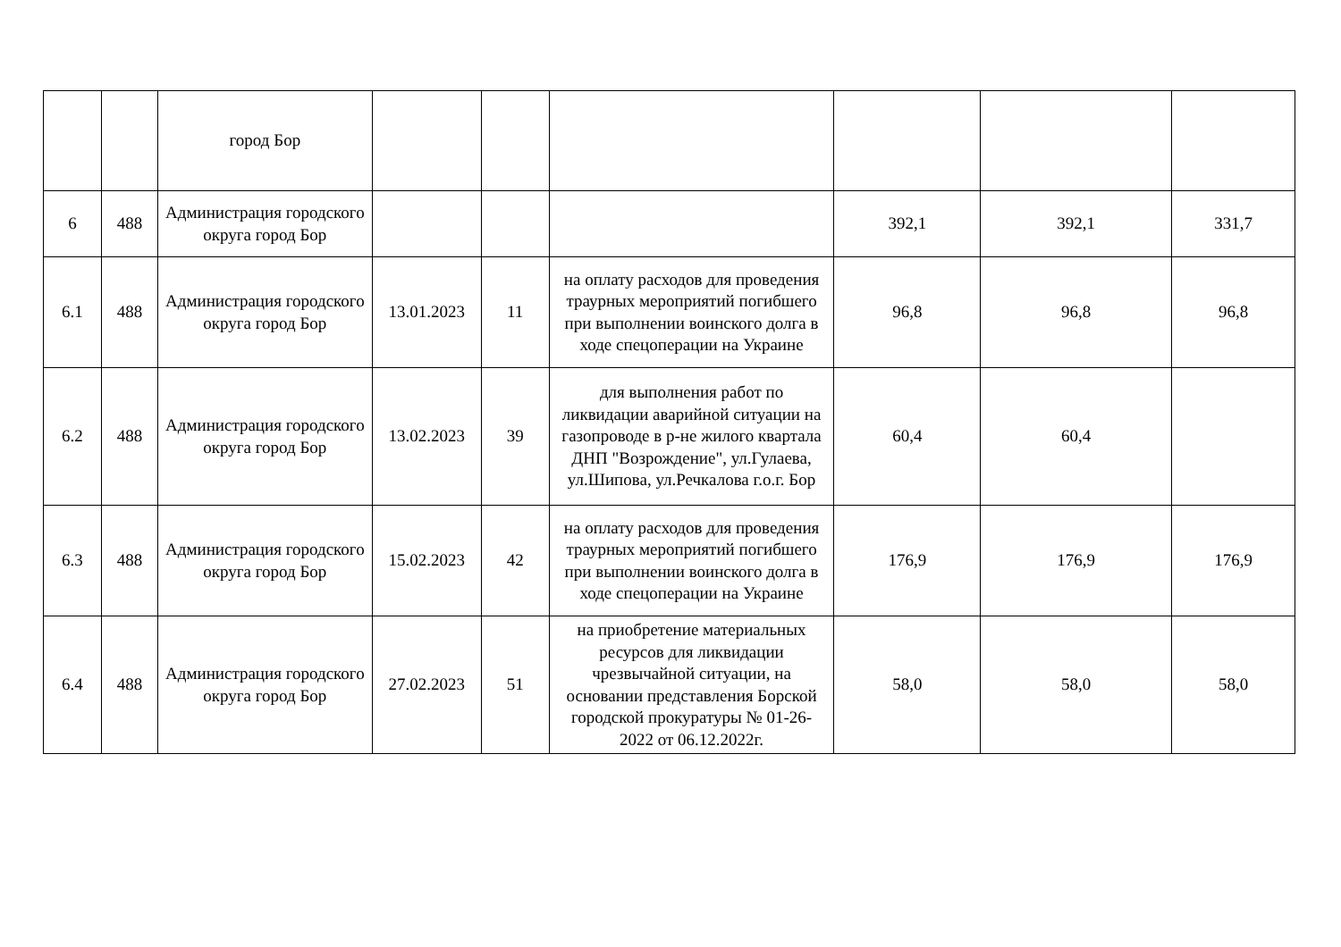| | | город Бор | | | | | | |
| 6 | 488 | Администрация городского округа город Бор | | | | 392,1 | 392,1 | 331,7 |
| 6.1 | 488 | Администрация городского округа город Бор | 13.01.2023 | 11 | на оплату расходов для проведения траурных мероприятий погибшего при выполнении воинского долга в ходе спецоперации на Украине | 96,8 | 96,8 | 96,8 |
| 6.2 | 488 | Администрация городского округа город Бор | 13.02.2023 | 39 | для выполнения работ по ликвидации аварийной ситуации на газопроводе в р-не жилого квартала ДНП "Возрождение", ул.Гулаева, ул.Шипова, ул.Речкалова г.о.г. Бор | 60,4 | 60,4 | |
| 6.3 | 488 | Администрация городского округа город Бор | 15.02.2023 | 42 | на оплату расходов для проведения траурных мероприятий погибшего при выполнении воинского долга в ходе спецоперации на Украине | 176,9 | 176,9 | 176,9 |
| 6.4 | 488 | Администрация городского округа город Бор | 27.02.2023 | 51 | на приобретение материальных ресурсов для ликвидации чрезвычайной ситуации, на основании представления Борской городской прокуратуры № 01-26-2022 от 06.12.2022г. | 58,0 | 58,0 | 58,0 |